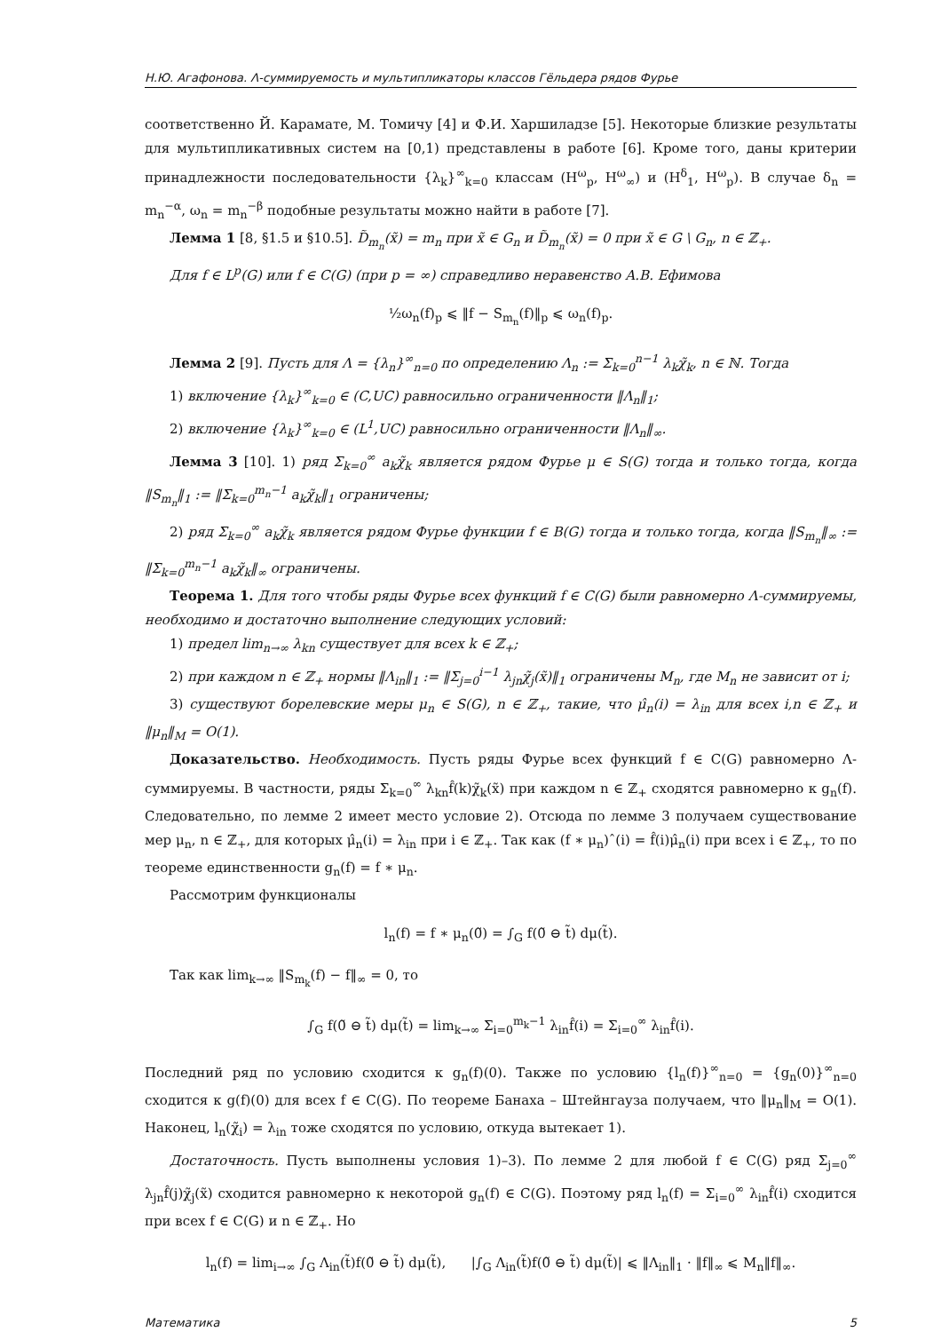Н.Ю. Агафонова. Λ-суммируемость и мультипликаторы классов Гёльдера рядов Фурье
соответственно Й. Карамате, М. Томичу [4] и Ф.И. Харшиладзе [5]. Некоторые близкие результаты для мультипликативных систем на [0,1) представлены в работе [6]. Кроме того, даны критерии принадлежности последовательности {λ<sub>k</sub>}<sup>∞</sup><sub>k=0</sub> классам (H<sup>ω</sup><sub>p</sub>, H<sup>ω</sup><sub>∞</sub>) и (H<sup>δ</sup><sub>1</sub>, H<sup>ω</sup><sub>p</sub>). В случае δ<sub>n</sub> = m<sub>n</sub><sup>−α</sup>, ω<sub>n</sub> = m<sub>n</sub><sup>−β</sup> подобные результаты можно найти в работе [7].
Лемма 1 [8, §1.5 и §10.5]. D̃<sub>m<sub>n</sub></sub>(x̃) = m<sub>n</sub> при x̃ ∈ G<sub>n</sub> и D̃<sub>m<sub>n</sub></sub>(x̃) = 0 при x̃ ∈ G \ G<sub>n</sub>, n ∈ ℤ<sub>+</sub>.
Для f ∈ L<sup>p</sup>(G) или f ∈ C(G) (при p = ∞) справедливо неравенство А.В. Ефимова
½ω<sub>n</sub>(f)<sub>p</sub> ⩽ ‖f − S<sub>m<sub>n</sub></sub>(f)‖<sub>p</sub> ⩽ ω<sub>n</sub>(f)<sub>p</sub>.
Лемма 2 [9]. Пусть для Λ = {λ<sub>n</sub>}<sup>∞</sup><sub>n=0</sub> по определению Λ<sub>n</sub> := Σ<sub>k=0</sub><sup>n−1</sup> λ<sub>k</sub>χ̃<sub>k</sub>, n ∈ ℕ. Тогда
1) включение {λ<sub>k</sub>}<sup>∞</sup><sub>k=0</sub> ∈ (C,UC) равносильно ограниченности ‖Λ<sub>n</sub>‖<sub>1</sub>;
2) включение {λ<sub>k</sub>}<sup>∞</sup><sub>k=0</sub> ∈ (L<sup>1</sup>,UC) равносильно ограниченности ‖Λ<sub>n</sub>‖<sub>∞</sub>.
Лемма 3 [10]. 1) ряд Σ<sub>k=0</sub><sup>∞</sup> a<sub>k</sub>χ̃<sub>k</sub> является рядом Фурье μ ∈ S(G) тогда и только тогда, когда ‖S<sub>m<sub>n</sub></sub>‖<sub>1</sub> := ‖Σ<sub>k=0</sub><sup>m<sub>n</sub>−1</sup> a<sub>k</sub>χ̃<sub>k</sub>‖<sub>1</sub> ограничены;
2) ряд Σ<sub>k=0</sub><sup>∞</sup> a<sub>k</sub>χ̃<sub>k</sub> является рядом Фурье функции f ∈ B(G) тогда и только тогда, когда ‖S<sub>m<sub>n</sub></sub>‖<sub>∞</sub> := ‖Σ<sub>k=0</sub><sup>m<sub>n</sub>−1</sup> a<sub>k</sub>χ̃<sub>k</sub>‖<sub>∞</sub> ограничены.
Теорема 1. Для того чтобы ряды Фурье всех функций f ∈ C(G) были равномерно Λ-суммируемы, необходимо и достаточно выполнение следующих условий:
1) предел lim<sub>n→∞</sub> λ<sub>kn</sub> существует для всех k ∈ ℤ<sub>+</sub>;
2) при каждом n ∈ ℤ<sub>+</sub> нормы ‖Λ<sub>in</sub>‖<sub>1</sub> := ‖Σ<sub>j=0</sub><sup>i−1</sup> λ<sub>jn</sub>χ̃<sub>j</sub>(x̃)‖<sub>1</sub> ограничены M<sub>n</sub>, где M<sub>n</sub> не зависит от i;
3) существуют борелевские меры μ<sub>n</sub> ∈ S(G), n ∈ ℤ<sub>+</sub>, такие, что μ̂<sub>n</sub>(i) = λ<sub>in</sub> для всех i,n ∈ ℤ<sub>+</sub> и ‖μ<sub>n</sub>‖<sub>M</sub> = O(1).
Доказательство. Необходимость. Пусть ряды Фурье всех функций f ∈ C(G) равномерно Λ-суммируемы. В частности, ряды Σ<sub>k=0</sub><sup>∞</sup> λ<sub>kn</sub>f̂(k)χ̃<sub>k</sub>(x̃) при каждом n ∈ ℤ<sub>+</sub> сходятся равномерно к g<sub>n</sub>(f). Следовательно, по лемме 2 имеет место условие 2). Отсюда по лемме 3 получаем существование мер μ<sub>n</sub>, n ∈ ℤ<sub>+</sub>, для которых μ̂<sub>n</sub>(i) = λ<sub>in</sub> при i ∈ ℤ<sub>+</sub>. Так как (f ∗ μ<sub>n</sub>)ˆ(i) = f̂(i)μ̂<sub>n</sub>(i) при всех i ∈ ℤ<sub>+</sub>, то по теореме единственности g<sub>n</sub>(f) = f ∗ μ<sub>n</sub>.
Рассмотрим функционалы
l<sub>n</sub>(f) = f ∗ μ<sub>n</sub>(0̃) = ∫<sub>G</sub> f(0̃ ⊖ t̃) dμ(t̃).
Так как lim<sub>k→∞</sub> ‖S<sub>m<sub>k</sub></sub>(f) − f‖<sub>∞</sub> = 0, то
∫<sub>G</sub> f(0̃ ⊖ t̃) dμ(t̃) = lim<sub>k→∞</sub> Σ<sub>i=0</sub><sup>m<sub>k</sub>−1</sup> λ<sub>in</sub>f̂(i) = Σ<sub>i=0</sub><sup>∞</sup> λ<sub>in</sub>f̂(i).
Последний ряд по условию сходится к g<sub>n</sub>(f)(0). Также по условию {l<sub>n</sub>(f)}<sup>∞</sup><sub>n=0</sub> = {g<sub>n</sub>(0)}<sup>∞</sup><sub>n=0</sub> сходится к g(f)(0) для всех f ∈ C(G). По теореме Банаха – Штейнгауза получаем, что ‖μ<sub>n</sub>‖<sub>M</sub> = O(1). Наконец, l<sub>n</sub>(χ̃<sub>i</sub>) = λ<sub>in</sub> тоже сходятся по условию, откуда вытекает 1).
Достаточность. Пусть выполнены условия 1)–3). По лемме 2 для любой f ∈ C(G) ряд Σ<sub>j=0</sub><sup>∞</sup> λ<sub>jn</sub>f̂(j)χ̃<sub>j</sub>(x̃) сходится равномерно к некоторой g<sub>n</sub>(f) ∈ C(G). Поэтому ряд l<sub>n</sub>(f) = Σ<sub>i=0</sub><sup>∞</sup> λ<sub>in</sub>f̂(i) сходится при всех f ∈ C(G) и n ∈ ℤ<sub>+</sub>. Но
l<sub>n</sub>(f) = lim<sub>i→∞</sub> ∫<sub>G</sub> Λ<sub>in</sub>(t̃)f(0̃ ⊖ t̃) dμ(t̃), |∫<sub>G</sub> Λ<sub>in</sub>(t̃)f(0̃ ⊖ t̃) dμ(t̃)| ⩽ ‖Λ<sub>in</sub>‖<sub>1</sub> · ‖f‖<sub>∞</sub> ⩽ M<sub>n</sub>‖f‖<sub>∞</sub>.
Математика 5